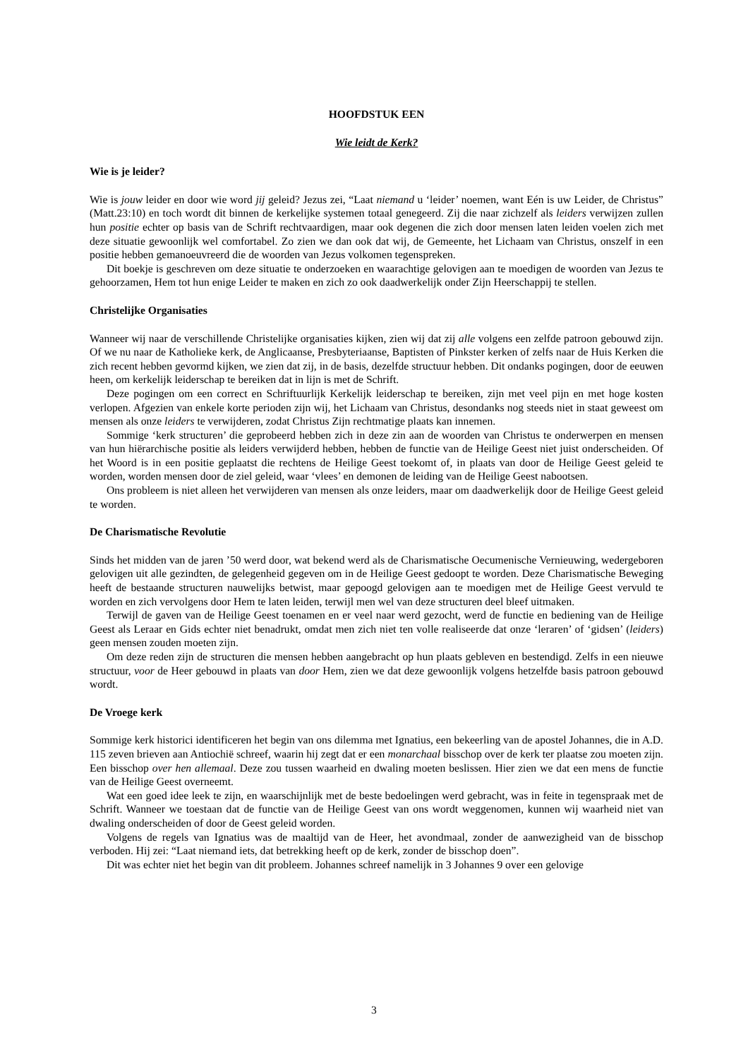HOOFDSTUK EEN
Wie leidt de Kerk?
Wie is je leider?
Wie is jouw leider en door wie word jij geleid? Jezus zei, “Laat niemand u ‘leider’ noemen, want Eén is uw Leider, de Christus” (Matt.23:10) en toch wordt dit binnen de kerkelijke systemen totaal genegeerd. Zij die naar zichzelf als leiders verwijzen zullen hun positie echter op basis van de Schrift rechtvaardigen, maar ook degenen die zich door mensen laten leiden voelen zich met deze situatie gewoonlijk wel comfortabel. Zo zien we dan ook dat wij, de Gemeente, het Lichaam van Christus, onszelf in een positie hebben gemanoeuvreerd die de woorden van Jezus volkomen tegenspreken.
Dit boekje is geschreven om deze situatie te onderzoeken en waarachtige gelovigen aan te moedigen de woorden van Jezus te gehoorzamen, Hem tot hun enige Leider te maken en zich zo ook daadwerkelijk onder Zijn Heerschappij te stellen.
Christelijke Organisaties
Wanneer wij naar de verschillende Christelijke organisaties kijken, zien wij dat zij alle volgens een zelfde patroon gebouwd zijn. Of we nu naar de Katholieke kerk, de Anglicaanse, Presbyteriaanse, Baptisten of Pinkster kerken of zelfs naar de Huis Kerken die zich recent hebben gevormd kijken, we zien dat zij, in de basis, dezelfde structuur hebben. Dit ondanks pogingen, door de eeuwen heen, om kerkelijk leiderschap te bereiken dat in lijn is met de Schrift.
Deze pogingen om een correct en Schriftuurlijk Kerkelijk leiderschap te bereiken, zijn met veel pijn en met hoge kosten verlopen. Afgezien van enkele korte perioden zijn wij, het Lichaam van Christus, desondanks nog steeds niet in staat geweest om mensen als onze leiders te verwijderen, zodat Christus Zijn rechtmatige plaats kan innemen.
Sommige ‘kerk structuren’ die geprobeerd hebben zich in deze zin aan de woorden van Christus te onderwerpen en mensen van hun hiërarchische positie als leiders verwijderd hebben, hebben de functie van de Heilige Geest niet juist onderscheiden. Of het Woord is in een positie geplaatst die rechtens de Heilige Geest toekomt of, in plaats van door de Heilige Geest geleid te worden, worden mensen door de ziel geleid, waar ‘vlees’ en demonen de leiding van de Heilige Geest nabootsen.
Ons probleem is niet alleen het verwijderen van mensen als onze leiders, maar om daadwerkelijk door de Heilige Geest geleid te worden.
De Charismatische Revolutie
Sinds het midden van de jaren ’50 werd door, wat bekend werd als de Charismatische Oecumenische Vernieuwing, wedergeboren gelovigen uit alle gezindten, de gelegenheid gegeven om in de Heilige Geest gedoopt te worden. Deze Charismatische Beweging heeft de bestaande structuren nauwelijks betwist, maar gepoogd gelovigen aan te moedigen met de Heilige Geest vervuld te worden en zich vervolgens door Hem te laten leiden, terwijl men wel van deze structuren deel bleef uitmaken.
Terwijl de gaven van de Heilige Geest toenamen en er veel naar werd gezocht, werd de functie en bediening van de Heilige Geest als Leraar en Gids echter niet benadrukt, omdat men zich niet ten volle realiseerde dat onze ‘leraren’ of ‘gidsen’ (leiders) geen mensen zouden moeten zijn.
Om deze reden zijn de structuren die mensen hebben aangebracht op hun plaats gebleven en bestendigd. Zelfs in een nieuwe structuur, voor de Heer gebouwd in plaats van door Hem, zien we dat deze gewoonlijk volgens hetzelfde basis patroon gebouwd wordt.
De Vroege kerk
Sommige kerk historici identificeren het begin van ons dilemma met Ignatius, een bekeerling van de apostel Johannes, die in A.D. 115 zeven brieven aan Antiochië schreef, waarin hij zegt dat er een monarchaal bisschop over de kerk ter plaatse zou moeten zijn. Een bisschop over hen allemaal. Deze zou tussen waarheid en dwaling moeten beslissen. Hier zien we dat een mens de functie van de Heilige Geest overneemt.
Wat een goed idee leek te zijn, en waarschijnlijk met de beste bedoelingen werd gebracht, was in feite in tegenspraak met de Schrift. Wanneer we toestaan dat de functie van de Heilige Geest van ons wordt weggenomen, kunnen wij waarheid niet van dwaling onderscheiden of door de Geest geleid worden.
Volgens de regels van Ignatius was de maaltijd van de Heer, het avondmaal, zonder de aanwezigheid van de bisschop verboden. Hij zei: “Laat niemand iets, dat betrekking heeft op de kerk, zonder de bisschop doen”.
Dit was echter niet het begin van dit probleem. Johannes schreef namelijk in 3 Johannes 9 over een gelovige
3